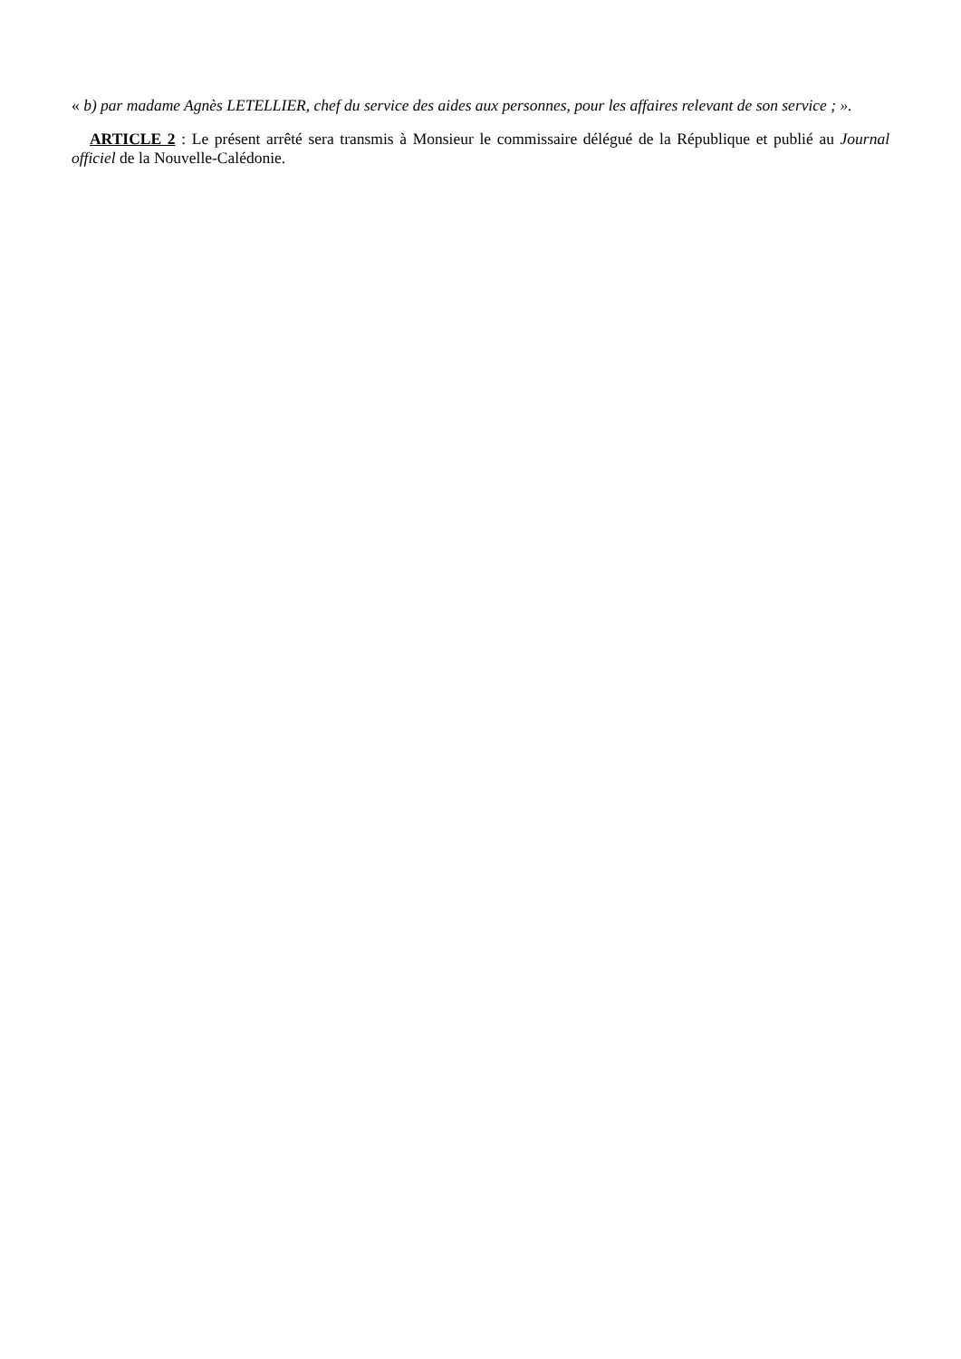« b) par madame Agnès LETELLIER, chef du service des aides aux personnes, pour les affaires relevant de son service ; ».
ARTICLE 2 : Le présent arrêté sera transmis à Monsieur le commissaire délégué de la République et publié au Journal officiel de la Nouvelle-Calédonie.